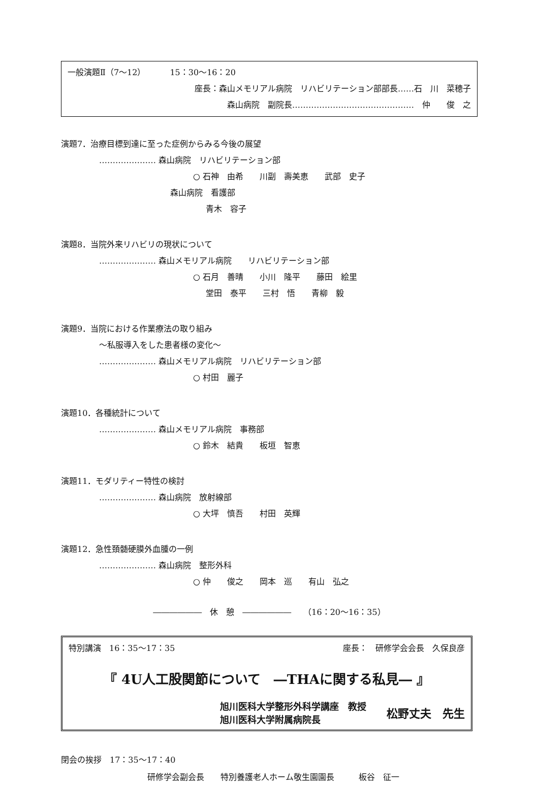一般演題Ⅱ（7～12）　　　15：30～16：20
座長：森山メモリアル病院　リハビリテーション部部長……石　川　菜穂子
森山病院　副院長………………………………………　仲　　俊　之
演題7．治療目標到達に至った症例からみる今後の展望
………………… 森山病院　リハビリテーション部
○ 石神　由希　　川副　壽美恵　　武部　史子
森山病院　看護部
青木　容子
演題8．当院外来リハビリの現状について
………………… 森山メモリアル病院　　リハビリテーション部
○ 石月　善晴　　小川　隆平　　藤田　絵里
堂田　泰平　　三村　悟　　青柳　毅
演題9．当院における作業療法の取り組み
～私服導入をした患者様の変化～
………………… 森山メモリアル病院　リハビリテーション部
○ 村田　麗子
演題10．各種統計について
………………… 森山メモリアル病院　事務部
○ 鈴木　結貴　　板垣　智恵
演題11．モダリティー特性の検討
………………… 森山病院　放射線部
○ 大坪　慎吾　　村田　英輝
演題12．急性頚髄硬膜外血腫の一例
………………… 森山病院　整形外科
○ 仲　　俊之　　岡本　巡　　有山　弘之
――――――　休　憩　――――――　　（16：20～16：35）
特別講演　16：35～17：35 座長：　研修学会会長　久保良彦
『 4U人工股関節について　―THAに関する私見― 』
旭川医科大学整形外科学講座　教授
旭川医科大学附属病院長
松野丈夫　先生
閉会の挨拶　17：35～17：40
研修学会副会長　　特別養護老人ホーム敬生園園長　　　板谷　征一